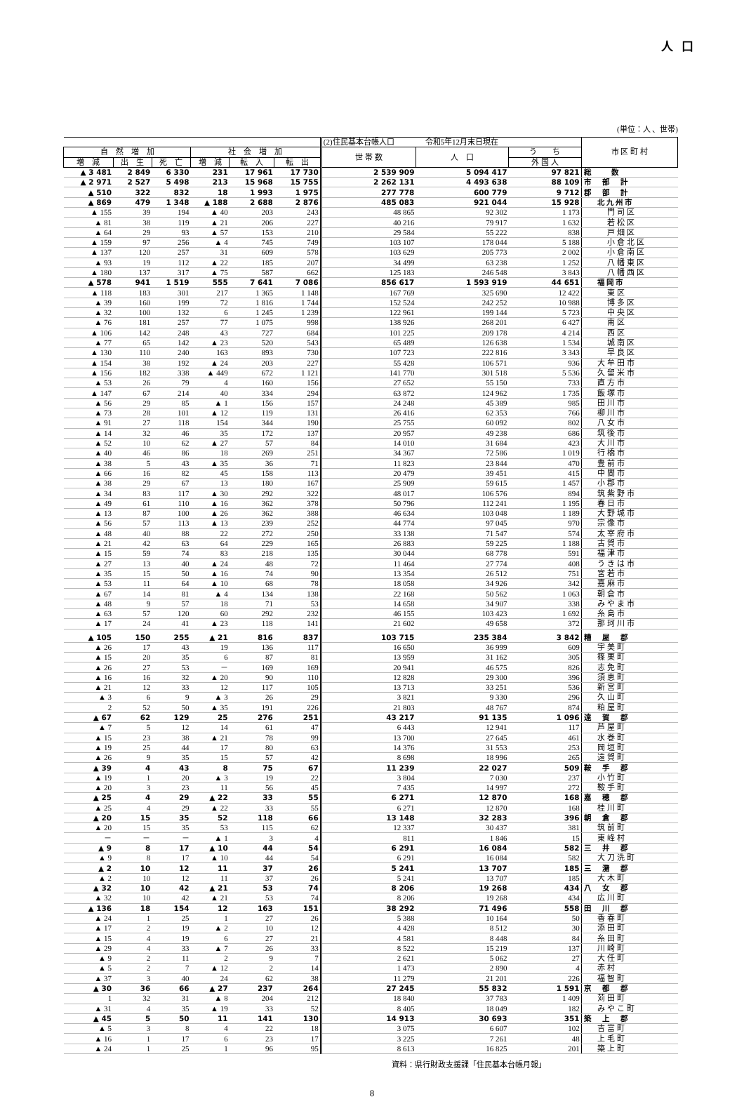人口
(単位：人 、世帯)
| | | | | | | (2)住民基本台帳人口 令和5年12月末日現在 | | | 市 区 町 村 |
| --- | --- | --- | --- | --- | --- | --- | --- | --- | --- |
| 自 然 増 加 | | | 社 会 増 加 | | | 世 帯 数 | 人 口 | う ち | |
| 増 減 | 出 生 | 死 亡 | 増 減 | 転 入 | 転 出 | | | 外 国 人 | |
| ▲ 3 481 | 2 849 | 6 330 | 231 | 17 961 | 17 730 | 2 539 909 | 5 094 417 | 97 821 | 総 数 |
| ▲ 2 971 | 2 527 | 5 498 | 213 | 15 968 | 15 755 | 2 262 131 | 4 493 638 | 88 109 | 市 部 計 |
| ▲ 510 | 322 | 832 | 18 | 1 993 | 1 975 | 277 778 | 600 779 | 9 712 | 郡 部 計 |
| ▲ 869 | 479 | 1 348 | ▲ 188 | 2 688 | 2 876 | 485 083 | 921 044 | 15 928 | 北九州市 |
| ▲ 155 | 39 | 194 | ▲ 40 | 203 | 243 | 48 865 | 92 302 | 1 173 | 門司区 |
| ▲ 81 | 38 | 119 | ▲ 21 | 206 | 227 | 40 216 | 79 917 | 1 632 | 若松区 |
| ▲ 64 | 29 | 93 | ▲ 57 | 153 | 210 | 29 584 | 55 222 | 838 | 戸畑区 |
| ▲ 159 | 97 | 256 | ▲ 4 | 745 | 749 | 103 107 | 178 044 | 5 188 | 小倉北区 |
| ▲ 137 | 120 | 257 | 31 | 609 | 578 | 103 629 | 205 773 | 2 002 | 小倉南区 |
| ▲ 93 | 19 | 112 | ▲ 22 | 185 | 207 | 34 499 | 63 238 | 1 252 | 八幡東区 |
| ▲ 180 | 137 | 317 | ▲ 75 | 587 | 662 | 125 183 | 246 548 | 3 843 | 八幡西区 |
| ▲ 578 | 941 | 1 519 | 555 | 7 641 | 7 086 | 856 617 | 1 593 919 | 44 651 | 福岡市 |
| ▲ 118 | 183 | 301 | 217 | 1 365 | 1 148 | 167 769 | 325 690 | 12 422 | 東区 |
| ▲ 39 | 160 | 199 | 72 | 1 816 | 1 744 | 152 524 | 242 252 | 10 988 | 博多区 |
| ▲ 32 | 100 | 132 | 6 | 1 245 | 1 239 | 122 961 | 199 144 | 5 723 | 中央区 |
| ▲ 76 | 181 | 257 | 77 | 1 075 | 998 | 138 926 | 268 201 | 6 427 | 南区 |
| ▲ 106 | 142 | 248 | 43 | 727 | 684 | 101 225 | 209 178 | 4 214 | 西区 |
| ▲ 77 | 65 | 142 | ▲ 23 | 520 | 543 | 65 489 | 126 638 | 1 534 | 城南区 |
| ▲ 130 | 110 | 240 | 163 | 893 | 730 | 107 723 | 222 816 | 3 343 | 早良区 |
| ▲ 154 | 38 | 192 | ▲ 24 | 203 | 227 | 55 428 | 106 571 | 936 | 大牟田市 |
| ▲ 156 | 182 | 338 | ▲ 449 | 672 | 1 121 | 141 770 | 301 518 | 5 536 | 久留米市 |
| ▲ 53 | 26 | 79 | 4 | 160 | 156 | 27 652 | 55 150 | 733 | 直方市 |
| ▲ 147 | 67 | 214 | 40 | 334 | 294 | 63 872 | 124 962 | 1 735 | 飯塚市 |
| ▲ 56 | 29 | 85 | ▲ 1 | 156 | 157 | 24 248 | 45 389 | 985 | 田川市 |
| ▲ 73 | 28 | 101 | ▲ 12 | 119 | 131 | 26 416 | 62 353 | 766 | 柳川市 |
| ▲ 91 | 27 | 118 | 154 | 344 | 190 | 25 755 | 60 092 | 802 | 八女市 |
| ▲ 14 | 32 | 46 | 35 | 172 | 137 | 20 957 | 49 238 | 686 | 筑後市 |
| ▲ 52 | 10 | 62 | ▲ 27 | 57 | 84 | 14 010 | 31 684 | 423 | 大川市 |
| ▲ 40 | 46 | 86 | 18 | 269 | 251 | 34 367 | 72 586 | 1 019 | 行橋市 |
| ▲ 38 | 5 | 43 | ▲ 35 | 36 | 71 | 11 823 | 23 844 | 470 | 豊前市 |
| ▲ 66 | 16 | 82 | 45 | 158 | 113 | 20 479 | 39 451 | 415 | 中間市 |
| ▲ 38 | 29 | 67 | 13 | 180 | 167 | 25 909 | 59 615 | 1 457 | 小郡市 |
| ▲ 34 | 83 | 117 | ▲ 30 | 292 | 322 | 48 017 | 106 576 | 894 | 筑紫野市 |
| ▲ 49 | 61 | 110 | ▲ 16 | 362 | 378 | 50 796 | 112 241 | 1 195 | 春日市 |
| ▲ 13 | 87 | 100 | ▲ 26 | 362 | 388 | 46 634 | 103 048 | 1 189 | 大野城市 |
| ▲ 56 | 57 | 113 | ▲ 13 | 239 | 252 | 44 774 | 97 045 | 970 | 宗像市 |
| ▲ 48 | 40 | 88 | 22 | 272 | 250 | 33 138 | 71 547 | 574 | 太宰府市 |
| ▲ 21 | 42 | 63 | 64 | 229 | 165 | 26 883 | 59 225 | 1 188 | 古賀市 |
| ▲ 15 | 59 | 74 | 83 | 218 | 135 | 30 044 | 68 778 | 591 | 福津市 |
| ▲ 27 | 13 | 40 | ▲ 24 | 48 | 72 | 11 464 | 27 774 | 408 | うきは市 |
| ▲ 35 | 15 | 50 | ▲ 16 | 74 | 90 | 13 354 | 26 512 | 751 | 宮若市 |
| ▲ 53 | 11 | 64 | ▲ 10 | 68 | 78 | 18 058 | 34 926 | 342 | 嘉麻市 |
| ▲ 67 | 14 | 81 | ▲ 4 | 134 | 138 | 22 168 | 50 562 | 1 063 | 朝倉市 |
| ▲ 48 | 9 | 57 | 18 | 71 | 53 | 14 658 | 34 907 | 338 | みやま市 |
| ▲ 63 | 57 | 120 | 60 | 292 | 232 | 46 155 | 103 423 | 1 692 | 糸島市 |
| ▲ 17 | 24 | 41 | ▲ 23 | 118 | 141 | 21 602 | 49 658 | 372 | 那珂川市 |
| ▲ 105 | 150 | 255 | ▲ 21 | 816 | 837 | 103 715 | 235 384 | 3 842 | 糟 屋 郡 |
| ▲ 26 | 17 | 43 | 19 | 136 | 117 | 16 650 | 36 999 | 609 | 宇美町 |
| ▲ 15 | 20 | 35 | 6 | 87 | 81 | 13 959 | 31 162 | 305 | 篠栗町 |
| ▲ 26 | 27 | 53 | － | 169 | 169 | 20 941 | 46 575 | 826 | 志免町 |
| ▲ 16 | 16 | 32 | ▲ 20 | 90 | 110 | 12 828 | 29 300 | 396 | 須恵町 |
| ▲ 21 | 12 | 33 | 12 | 117 | 105 | 13 713 | 33 251 | 536 | 新宮町 |
| ▲ 3 | 6 | 9 | ▲ 3 | 26 | 29 | 3 821 | 9 330 | 296 | 久山町 |
| 2 | 52 | 50 | ▲ 35 | 191 | 226 | 21 803 | 48 767 | 874 | 粕屋町 |
| ▲ 67 | 62 | 129 | 25 | 276 | 251 | 43 217 | 91 135 | 1 096 | 遠 賀 郡 |
| ▲ 7 | 5 | 12 | 14 | 61 | 47 | 6 443 | 12 941 | 117 | 芦屋町 |
| ▲ 15 | 23 | 38 | ▲ 21 | 78 | 99 | 13 700 | 27 645 | 461 | 水巻町 |
| ▲ 19 | 25 | 44 | 17 | 80 | 63 | 14 376 | 31 553 | 253 | 岡垣町 |
| ▲ 26 | 9 | 35 | 15 | 57 | 42 | 8 698 | 18 996 | 265 | 遠賀町 |
| ▲ 39 | 4 | 43 | 8 | 75 | 67 | 11 239 | 22 027 | 509 | 鞍 手 郡 |
| ▲ 19 | 1 | 20 | ▲ 3 | 19 | 22 | 3 804 | 7 030 | 237 | 小竹町 |
| ▲ 20 | 3 | 23 | 11 | 56 | 45 | 7 435 | 14 997 | 272 | 鞍手町 |
| ▲ 25 | 4 | 29 | ▲ 22 | 33 | 55 | 6 271 | 12 870 | 168 | 嘉 穂 郡 |
| ▲ 25 | 4 | 29 | ▲ 22 | 33 | 55 | 6 271 | 12 870 | 168 | 桂川町 |
| ▲ 20 | 15 | 35 | 52 | 118 | 66 | 13 148 | 32 283 | 396 | 朝 倉 郡 |
| ▲ 20 | 15 | 35 | 53 | 115 | 62 | 12 337 | 30 437 | 381 | 筑前町 |
| － | － | － | ▲ 1 | 3 | 4 | 811 | 1 846 | 15 | 東峰村 |
| ▲ 9 | 8 | 17 | ▲ 10 | 44 | 54 | 6 291 | 16 084 | 582 | 三 井 郡 |
| ▲ 9 | 8 | 17 | ▲ 10 | 44 | 54 | 6 291 | 16 084 | 582 | 大刀洗町 |
| ▲ 2 | 10 | 12 | 11 | 37 | 26 | 5 241 | 13 707 | 185 | 三 潴 郡 |
| ▲ 2 | 10 | 12 | 11 | 37 | 26 | 5 241 | 13 707 | 185 | 大木町 |
| ▲ 32 | 10 | 42 | ▲ 21 | 53 | 74 | 8 206 | 19 268 | 434 | 八 女 郡 |
| ▲ 32 | 10 | 42 | ▲ 21 | 53 | 74 | 8 206 | 19 268 | 434 | 広川町 |
| ▲ 136 | 18 | 154 | 12 | 163 | 151 | 38 292 | 71 496 | 558 | 田 川 郡 |
| ▲ 24 | 1 | 25 | 1 | 27 | 26 | 5 388 | 10 164 | 50 | 香春町 |
| ▲ 17 | 2 | 19 | ▲ 2 | 10 | 12 | 4 428 | 8 512 | 30 | 添田町 |
| ▲ 15 | 4 | 19 | 6 | 27 | 21 | 4 581 | 8 448 | 84 | 糸田町 |
| ▲ 29 | 4 | 33 | ▲ 7 | 26 | 33 | 8 522 | 15 219 | 137 | 川崎町 |
| ▲ 9 | 2 | 11 | 2 | 9 | 7 | 2 621 | 5 062 | 27 | 大任町 |
| ▲ 5 | 2 | 7 | ▲ 12 | 2 | 14 | 1 473 | 2 890 | 4 | 赤村 |
| ▲ 37 | 3 | 40 | 24 | 62 | 38 | 11 279 | 21 201 | 226 | 福智町 |
| ▲ 30 | 36 | 66 | ▲ 27 | 237 | 264 | 27 245 | 55 832 | 1 591 | 京 都 郡 |
| 1 | 32 | 31 | ▲ 8 | 204 | 212 | 18 840 | 37 783 | 1 409 | 苅田町 |
| ▲ 31 | 4 | 35 | ▲ 19 | 33 | 52 | 8 405 | 18 049 | 182 | みやこ町 |
| ▲ 45 | 5 | 50 | 11 | 141 | 130 | 14 913 | 30 693 | 351 | 築 上 郡 |
| ▲ 5 | 3 | 8 | 4 | 22 | 18 | 3 075 | 6 607 | 102 | 吉富町 |
| ▲ 16 | 1 | 17 | 6 | 23 | 17 | 3 225 | 7 261 | 48 | 上毛町 |
| ▲ 24 | 1 | 25 | 1 | 96 | 95 | 8 613 | 16 825 | 201 | 築上町 |
資料：県行財政支援課「住民基本台帳月報」
8